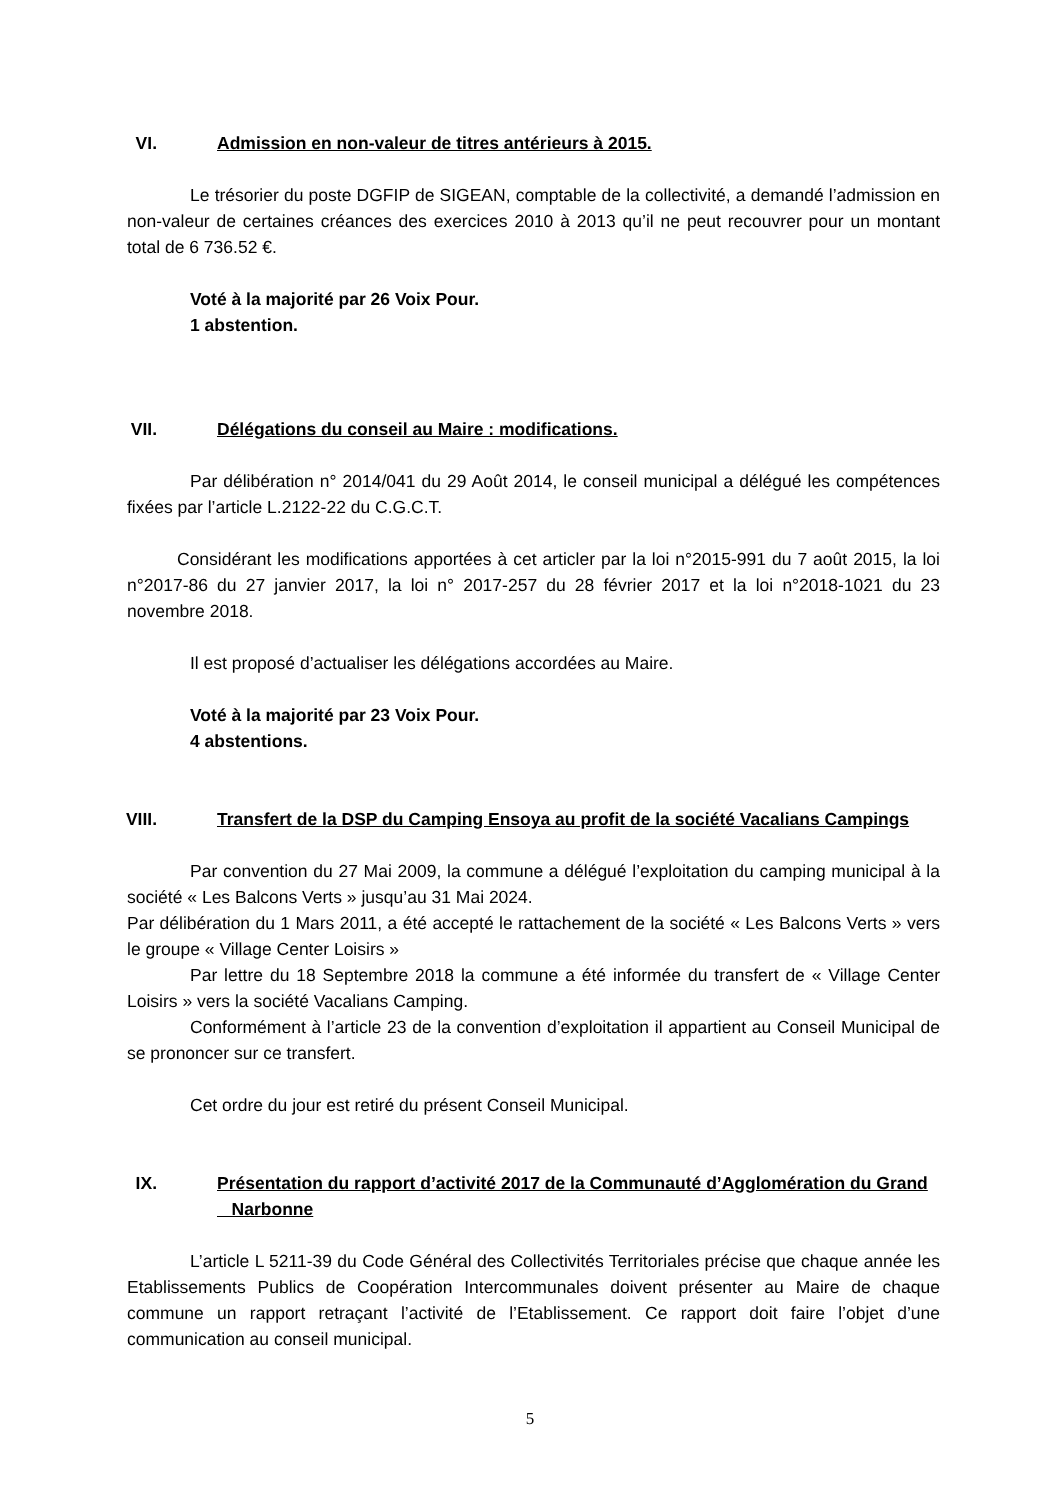VI. Admission en non-valeur de titres antérieurs à 2015.
Le trésorier du poste DGFIP de SIGEAN, comptable de la collectivité, a demandé l’admission en non-valeur de certaines créances des exercices 2010 à 2013 qu’il ne peut recouvrer pour un montant total de 6 736.52 €.
Voté à la majorité par 26 Voix Pour.
1 abstention.
VII. Délégations du conseil au Maire : modifications.
Par délibération n° 2014/041 du 29 Août 2014, le conseil municipal a délégué les compétences fixées par l’article L.2122-22 du C.G.C.T.
Considérant les modifications apportées à cet articler par la loi n°2015-991 du 7 août 2015, la loi n°2017-86 du 27 janvier 2017, la loi n° 2017-257 du 28 février 2017 et la loi n°2018-1021 du 23 novembre 2018.
Il est proposé d’actualiser les délégations accordées au Maire.
Voté à la majorité par 23 Voix Pour.
4 abstentions.
VIII. Transfert de la DSP du Camping Ensoya au profit de la société Vacalians Campings
Par convention du 27 Mai 2009, la commune a délégué l’exploitation du camping municipal à la société « Les Balcons Verts » jusqu’au 31 Mai 2024.
Par délibération du 1 Mars 2011, a été accepté le rattachement de la société « Les Balcons Verts » vers le groupe « Village Center Loisirs »
Par lettre du 18 Septembre 2018 la commune a été informée du transfert de « Village Center Loisirs » vers la société Vacalians Camping.
Conformément à l’article 23 de la convention d’exploitation il appartient au Conseil Municipal de se prononcer sur ce transfert.
Cet ordre du jour est retiré du présent Conseil Municipal.
IX. Présentation du rapport d’activité 2017 de la Communauté d’Agglomération du Grand
Narbonne
L’article L 5211-39 du Code Général des Collectivités Territoriales précise que chaque année les Etablissements Publics de Coopération Intercommunales doivent présenter au Maire de chaque commune un rapport retraçant l’activité de l’Etablissement. Ce rapport doit faire l’objet d’une communication au conseil municipal.
5